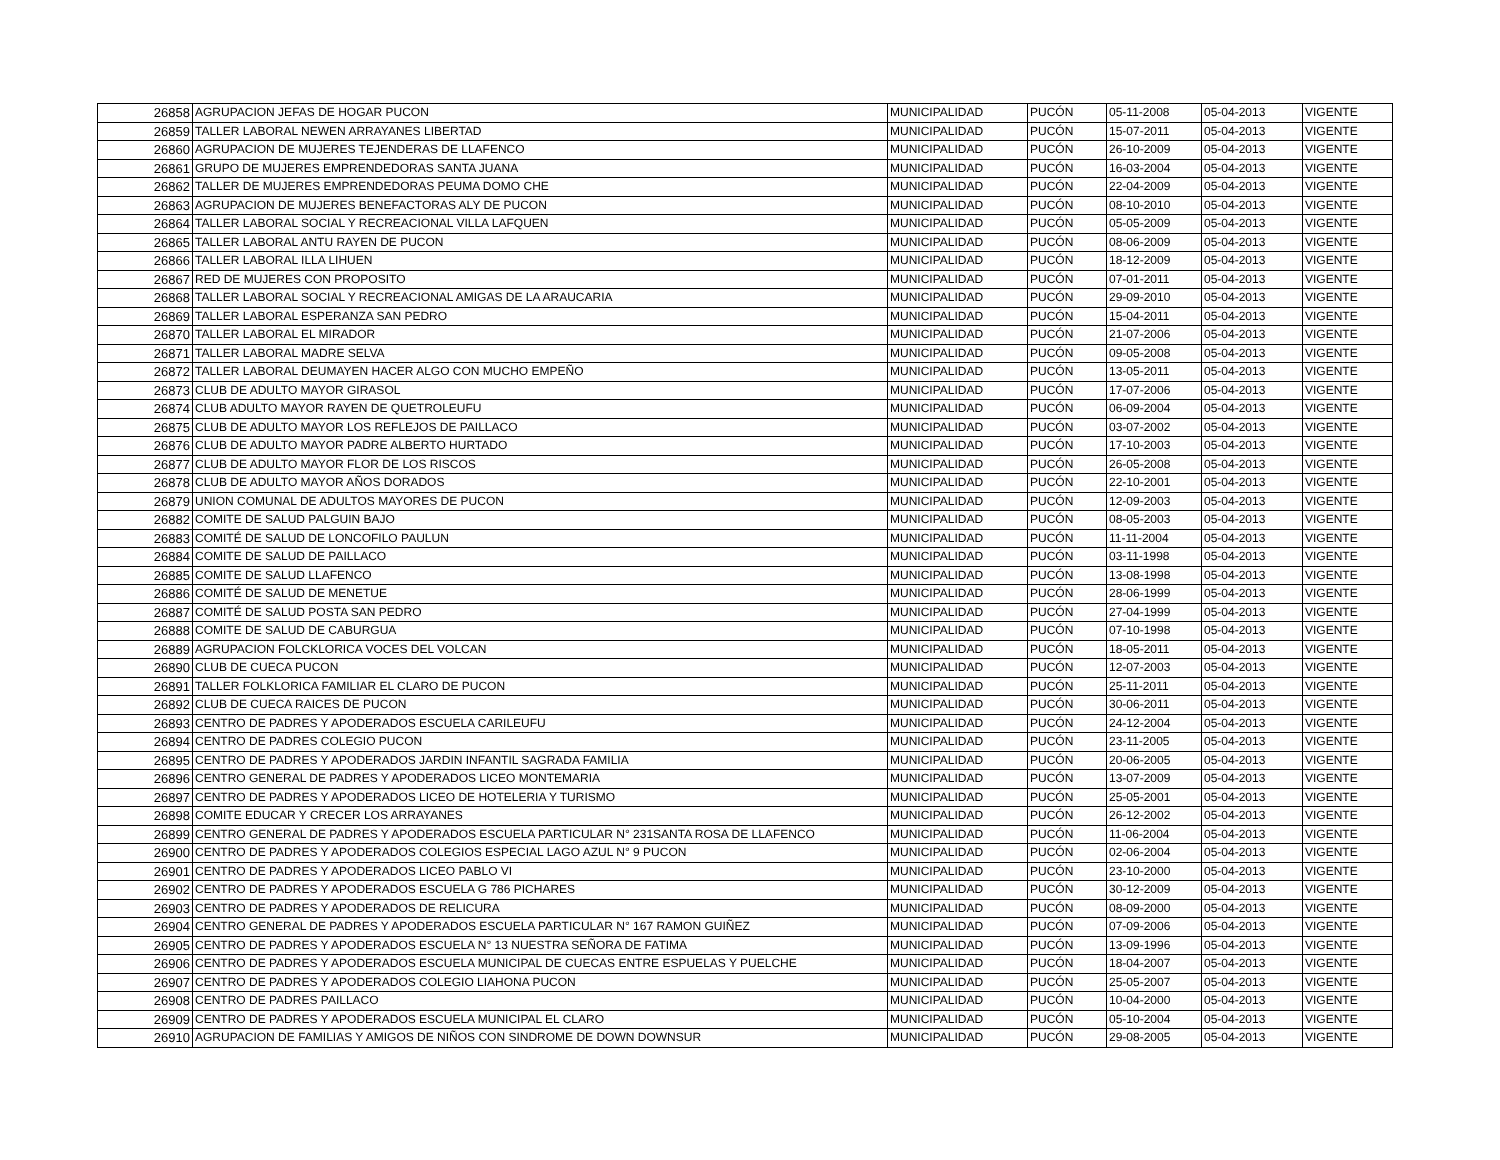| 26858 | AGRUPACION JEFAS DE HOGAR PUCON | MUNICIPALIDAD | PUCÓN | 05-11-2008 | 05-04-2013 | VIGENTE |
| 26859 | TALLER LABORAL NEWEN ARRAYANES LIBERTAD | MUNICIPALIDAD | PUCÓN | 15-07-2011 | 05-04-2013 | VIGENTE |
| 26860 | AGRUPACION DE MUJERES TEJENDERAS DE LLAFENCO | MUNICIPALIDAD | PUCÓN | 26-10-2009 | 05-04-2013 | VIGENTE |
| 26861 | GRUPO DE MUJERES EMPRENDEDORAS SANTA JUANA | MUNICIPALIDAD | PUCÓN | 16-03-2004 | 05-04-2013 | VIGENTE |
| 26862 | TALLER DE MUJERES EMPRENDEDORAS PEUMA DOMO CHE | MUNICIPALIDAD | PUCÓN | 22-04-2009 | 05-04-2013 | VIGENTE |
| 26863 | AGRUPACION DE MUJERES BENEFACTORAS ALY DE PUCON | MUNICIPALIDAD | PUCÓN | 08-10-2010 | 05-04-2013 | VIGENTE |
| 26864 | TALLER LABORAL SOCIAL Y RECREACIONAL VILLA LAFQUEN | MUNICIPALIDAD | PUCÓN | 05-05-2009 | 05-04-2013 | VIGENTE |
| 26865 | TALLER LABORAL ANTU RAYEN DE PUCON | MUNICIPALIDAD | PUCÓN | 08-06-2009 | 05-04-2013 | VIGENTE |
| 26866 | TALLER LABORAL ILLA LIHUEN | MUNICIPALIDAD | PUCÓN | 18-12-2009 | 05-04-2013 | VIGENTE |
| 26867 | RED DE MUJERES CON PROPOSITO | MUNICIPALIDAD | PUCÓN | 07-01-2011 | 05-04-2013 | VIGENTE |
| 26868 | TALLER LABORAL SOCIAL Y RECREACIONAL AMIGAS DE LA ARAUCARIA | MUNICIPALIDAD | PUCÓN | 29-09-2010 | 05-04-2013 | VIGENTE |
| 26869 | TALLER LABORAL ESPERANZA SAN PEDRO | MUNICIPALIDAD | PUCÓN | 15-04-2011 | 05-04-2013 | VIGENTE |
| 26870 | TALLER LABORAL EL MIRADOR | MUNICIPALIDAD | PUCÓN | 21-07-2006 | 05-04-2013 | VIGENTE |
| 26871 | TALLER LABORAL MADRE SELVA | MUNICIPALIDAD | PUCÓN | 09-05-2008 | 05-04-2013 | VIGENTE |
| 26872 | TALLER LABORAL DEUMAYEN HACER ALGO CON MUCHO EMPEÑO | MUNICIPALIDAD | PUCÓN | 13-05-2011 | 05-04-2013 | VIGENTE |
| 26873 | CLUB DE ADULTO MAYOR GIRASOL | MUNICIPALIDAD | PUCÓN | 17-07-2006 | 05-04-2013 | VIGENTE |
| 26874 | CLUB ADULTO MAYOR RAYEN DE QUETROLEUFU | MUNICIPALIDAD | PUCÓN | 06-09-2004 | 05-04-2013 | VIGENTE |
| 26875 | CLUB DE ADULTO MAYOR LOS REFLEJOS DE PAILLACO | MUNICIPALIDAD | PUCÓN | 03-07-2002 | 05-04-2013 | VIGENTE |
| 26876 | CLUB DE ADULTO MAYOR PADRE ALBERTO HURTADO | MUNICIPALIDAD | PUCÓN | 17-10-2003 | 05-04-2013 | VIGENTE |
| 26877 | CLUB DE ADULTO MAYOR FLOR DE LOS RISCOS | MUNICIPALIDAD | PUCÓN | 26-05-2008 | 05-04-2013 | VIGENTE |
| 26878 | CLUB DE ADULTO MAYOR AÑOS DORADOS | MUNICIPALIDAD | PUCÓN | 22-10-2001 | 05-04-2013 | VIGENTE |
| 26879 | UNION COMUNAL DE ADULTOS MAYORES DE PUCON | MUNICIPALIDAD | PUCÓN | 12-09-2003 | 05-04-2013 | VIGENTE |
| 26882 | COMITE DE SALUD PALGUIN BAJO | MUNICIPALIDAD | PUCÓN | 08-05-2003 | 05-04-2013 | VIGENTE |
| 26883 | COMITÉ DE SALUD DE LONCOFILO PAULUN | MUNICIPALIDAD | PUCÓN | 11-11-2004 | 05-04-2013 | VIGENTE |
| 26884 | COMITE DE SALUD DE PAILLACO | MUNICIPALIDAD | PUCÓN | 03-11-1998 | 05-04-2013 | VIGENTE |
| 26885 | COMITE DE SALUD LLAFENCO | MUNICIPALIDAD | PUCÓN | 13-08-1998 | 05-04-2013 | VIGENTE |
| 26886 | COMITÉ DE SALUD DE MENETUE | MUNICIPALIDAD | PUCÓN | 28-06-1999 | 05-04-2013 | VIGENTE |
| 26887 | COMITÉ DE SALUD POSTA SAN PEDRO | MUNICIPALIDAD | PUCÓN | 27-04-1999 | 05-04-2013 | VIGENTE |
| 26888 | COMITE DE SALUD DE CABURGUA | MUNICIPALIDAD | PUCÓN | 07-10-1998 | 05-04-2013 | VIGENTE |
| 26889 | AGRUPACION FOLCKLORICA VOCES DEL VOLCAN | MUNICIPALIDAD | PUCÓN | 18-05-2011 | 05-04-2013 | VIGENTE |
| 26890 | CLUB DE CUECA PUCON | MUNICIPALIDAD | PUCÓN | 12-07-2003 | 05-04-2013 | VIGENTE |
| 26891 | TALLER FOLKLORICA FAMILIAR EL CLARO DE PUCON | MUNICIPALIDAD | PUCÓN | 25-11-2011 | 05-04-2013 | VIGENTE |
| 26892 | CLUB DE CUECA RAICES DE PUCON | MUNICIPALIDAD | PUCÓN | 30-06-2011 | 05-04-2013 | VIGENTE |
| 26893 | CENTRO DE PADRES Y APODERADOS ESCUELA CARILEUFU | MUNICIPALIDAD | PUCÓN | 24-12-2004 | 05-04-2013 | VIGENTE |
| 26894 | CENTRO DE PADRES COLEGIO PUCON | MUNICIPALIDAD | PUCÓN | 23-11-2005 | 05-04-2013 | VIGENTE |
| 26895 | CENTRO DE PADRES Y APODERADOS JARDIN INFANTIL SAGRADA FAMILIA | MUNICIPALIDAD | PUCÓN | 20-06-2005 | 05-04-2013 | VIGENTE |
| 26896 | CENTRO GENERAL DE PADRES Y APODERADOS LICEO MONTEMARIA | MUNICIPALIDAD | PUCÓN | 13-07-2009 | 05-04-2013 | VIGENTE |
| 26897 | CENTRO DE PADRES Y APODERADOS LICEO DE HOTELERIA Y TURISMO | MUNICIPALIDAD | PUCÓN | 25-05-2001 | 05-04-2013 | VIGENTE |
| 26898 | COMITE EDUCAR Y CRECER LOS ARRAYANES | MUNICIPALIDAD | PUCÓN | 26-12-2002 | 05-04-2013 | VIGENTE |
| 26899 | CENTRO GENERAL DE PADRES Y APODERADOS ESCUELA PARTICULAR N° 231SANTA ROSA DE LLAFENCO | MUNICIPALIDAD | PUCÓN | 11-06-2004 | 05-04-2013 | VIGENTE |
| 26900 | CENTRO DE PADRES Y APODERADOS COLEGIOS ESPECIAL LAGO AZUL N° 9 PUCON | MUNICIPALIDAD | PUCÓN | 02-06-2004 | 05-04-2013 | VIGENTE |
| 26901 | CENTRO DE PADRES Y APODERADOS LICEO PABLO VI | MUNICIPALIDAD | PUCÓN | 23-10-2000 | 05-04-2013 | VIGENTE |
| 26902 | CENTRO DE PADRES Y APODERADOS ESCUELA G 786 PICHARES | MUNICIPALIDAD | PUCÓN | 30-12-2009 | 05-04-2013 | VIGENTE |
| 26903 | CENTRO DE PADRES Y APODERADOS DE RELICURA | MUNICIPALIDAD | PUCÓN | 08-09-2000 | 05-04-2013 | VIGENTE |
| 26904 | CENTRO GENERAL DE PADRES Y APODERADOS ESCUELA PARTICULAR N° 167 RAMON GUIÑEZ | MUNICIPALIDAD | PUCÓN | 07-09-2006 | 05-04-2013 | VIGENTE |
| 26905 | CENTRO DE PADRES Y APODERADOS ESCUELA N° 13 NUESTRA SEÑORA DE FATIMA | MUNICIPALIDAD | PUCÓN | 13-09-1996 | 05-04-2013 | VIGENTE |
| 26906 | CENTRO DE PADRES Y APODERADOS ESCUELA MUNICIPAL DE CUECAS ENTRE ESPUELAS Y PUELCHE | MUNICIPALIDAD | PUCÓN | 18-04-2007 | 05-04-2013 | VIGENTE |
| 26907 | CENTRO DE PADRES Y APODERADOS COLEGIO LIAHONA PUCON | MUNICIPALIDAD | PUCÓN | 25-05-2007 | 05-04-2013 | VIGENTE |
| 26908 | CENTRO DE PADRES PAILLACO | MUNICIPALIDAD | PUCÓN | 10-04-2000 | 05-04-2013 | VIGENTE |
| 26909 | CENTRO DE PADRES Y APODERADOS ESCUELA MUNICIPAL EL CLARO | MUNICIPALIDAD | PUCÓN | 05-10-2004 | 05-04-2013 | VIGENTE |
| 26910 | AGRUPACION DE FAMILIAS Y AMIGOS DE NIÑOS CON SINDROME DE DOWN DOWNSUR | MUNICIPALIDAD | PUCÓN | 29-08-2005 | 05-04-2013 | VIGENTE |